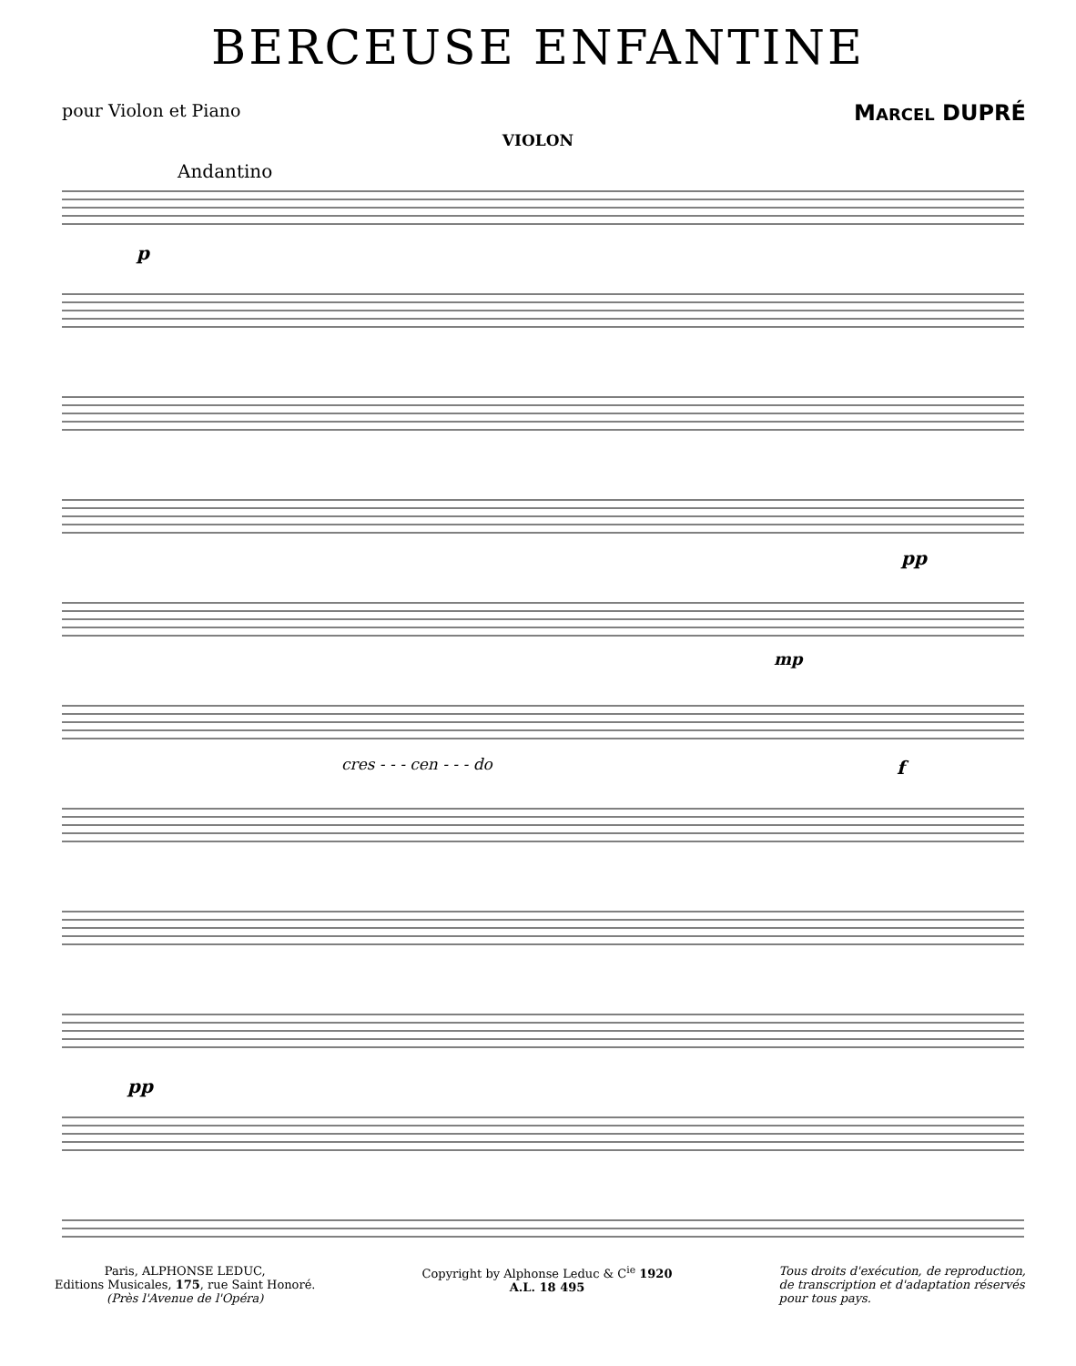BERCEUSE ENFANTINE
pour Violon et Piano
MARCEL DUPRÉ
VIOLON
Andantino
p
pp
mp
cres - - - cen - - - do
f
pp
Paris, ALPHONSE LEDUC,
Editions Musicales, 175, rue Saint Honoré.
(Près l'Avenue de l'Opéra)
Copyright by Alphonse Leduc & C<sup>ie</sup> 1920
A.L. 18 495
Tous droits d'exécution, de reproduction,
de transcription et d'adaptation réservés
pour tous pays.